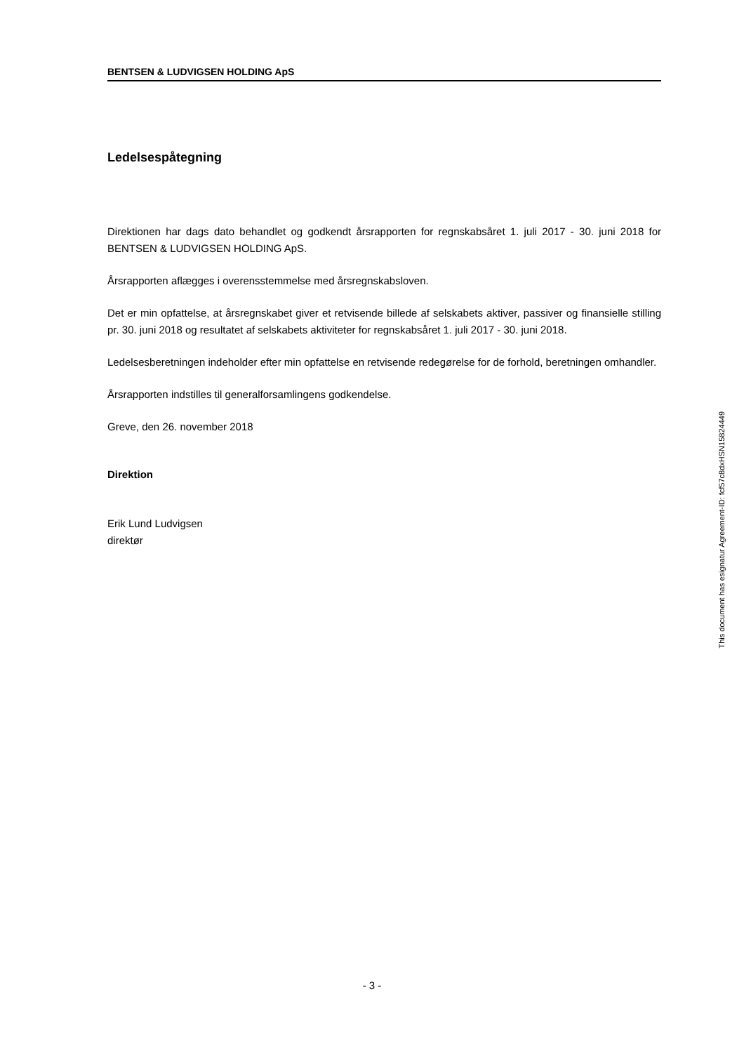BENTSEN & LUDVIGSEN HOLDING ApS
Ledelsespåtegning
Direktionen har dags dato behandlet og godkendt årsrapporten for regnskabsåret 1. juli 2017 - 30. juni 2018 for BENTSEN & LUDVIGSEN HOLDING ApS.
Årsrapporten aflægges i overensstemmelse med årsregnskabsloven.
Det er min opfattelse, at årsregnskabet giver et retvisende billede af selskabets aktiver, passiver og finansielle stilling pr. 30. juni 2018 og resultatet af selskabets aktiviteter for regnskabsåret 1. juli 2017 - 30. juni 2018.
Ledelsesberetningen indeholder efter min opfattelse en retvisende redegørelse for de forhold, beretningen omhandler.
Årsrapporten indstilles til generalforsamlingens godkendelse.
Greve, den 26. november 2018
Direktion
Erik Lund Ludvigsen
direktør
This document has esignatur Agreement-ID: fcf57c8dxHSN15824449
- 3 -